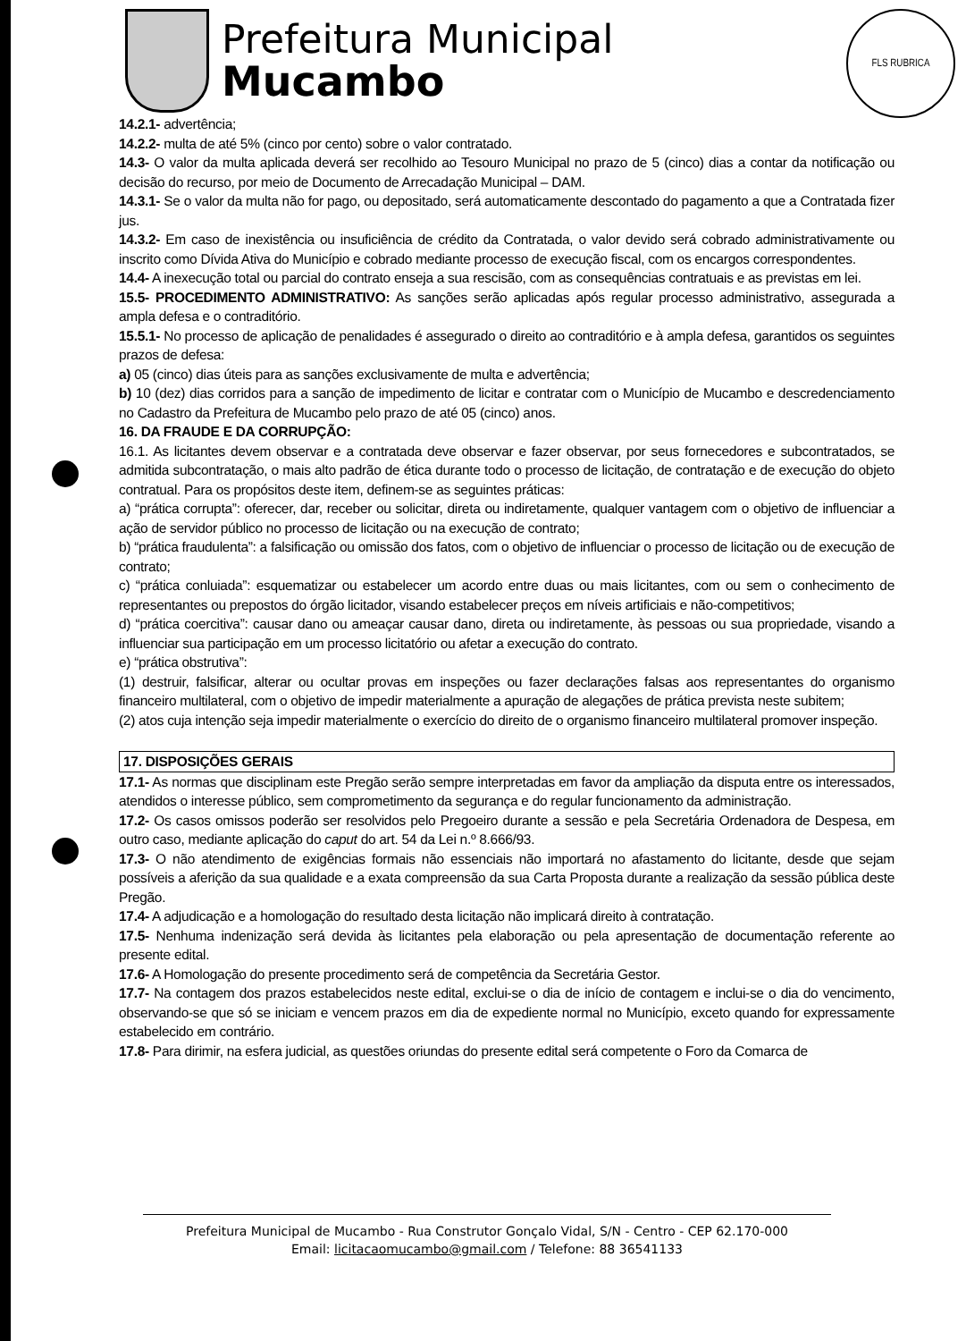Prefeitura Municipal
Mucambo
FLS RUBRICA
14.2.1- advertência;
14.2.2- multa de até 5% (cinco por cento) sobre o valor contratado.
14.3- O valor da multa aplicada deverá ser recolhido ao Tesouro Municipal no prazo de 5 (cinco) dias a contar da notificação ou decisão do recurso, por meio de Documento de Arrecadação Municipal – DAM.
14.3.1- Se o valor da multa não for pago, ou depositado, será automaticamente descontado do pagamento a que a Contratada fizer jus.
14.3.2- Em caso de inexistência ou insuficiência de crédito da Contratada, o valor devido será cobrado administrativamente ou inscrito como Dívida Ativa do Município e cobrado mediante processo de execução fiscal, com os encargos correspondentes.
14.4- A inexecução total ou parcial do contrato enseja a sua rescisão, com as consequências contratuais e as previstas em lei.
15.5- PROCEDIMENTO ADMINISTRATIVO: As sanções serão aplicadas após regular processo administrativo, assegurada a ampla defesa e o contraditório.
15.5.1- No processo de aplicação de penalidades é assegurado o direito ao contraditório e à ampla defesa, garantidos os seguintes prazos de defesa:
a) 05 (cinco) dias úteis para as sanções exclusivamente de multa e advertência;
b) 10 (dez) dias corridos para a sanção de impedimento de licitar e contratar com o Município de Mucambo e descredenciamento no Cadastro da Prefeitura de Mucambo pelo prazo de até 05 (cinco) anos.
16. DA FRAUDE E DA CORRUPÇÃO:
16.1. As licitantes devem observar e a contratada deve observar e fazer observar, por seus fornecedores e subcontratados, se admitida subcontratação, o mais alto padrão de ética durante todo o processo de licitação, de contratação e de execução do objeto contratual. Para os propósitos deste item, definem-se as seguintes práticas:
a) “prática corrupta”: oferecer, dar, receber ou solicitar, direta ou indiretamente, qualquer vantagem com o objetivo de influenciar a ação de servidor público no processo de licitação ou na execução de contrato;
b) “prática fraudulenta”: a falsificação ou omissão dos fatos, com o objetivo de influenciar o processo de licitação ou de execução de contrato;
c) “prática conluiada”: esquematizar ou estabelecer um acordo entre duas ou mais licitantes, com ou sem o conhecimento de representantes ou prepostos do órgão licitador, visando estabelecer preços em níveis artificiais e não-competitivos;
d) “prática coercitiva”: causar dano ou ameaçar causar dano, direta ou indiretamente, às pessoas ou sua propriedade, visando a influenciar sua participação em um processo licitatório ou afetar a execução do contrato.
e) “prática obstrutiva”:
(1) destruir, falsificar, alterar ou ocultar provas em inspeções ou fazer declarações falsas aos representantes do organismo financeiro multilateral, com o objetivo de impedir materialmente a apuração de alegações de prática prevista neste subitem;
(2) atos cuja intenção seja impedir materialmente o exercício do direito de o organismo financeiro multilateral promover inspeção.
17. DISPOSIÇÕES GERAIS
17.1- As normas que disciplinam este Pregão serão sempre interpretadas em favor da ampliação da disputa entre os interessados, atendidos o interesse público, sem comprometimento da segurança e do regular funcionamento da administração.
17.2- Os casos omissos poderão ser resolvidos pelo Pregoeiro durante a sessão e pela Secretária Ordenadora de Despesa, em outro caso, mediante aplicação do caput do art. 54 da Lei n.º 8.666/93.
17.3- O não atendimento de exigências formais não essenciais não importará no afastamento do licitante, desde que sejam possíveis a aferição da sua qualidade e a exata compreensão da sua Carta Proposta durante a realização da sessão pública deste Pregão.
17.4- A adjudicação e a homologação do resultado desta licitação não implicará direito à contratação.
17.5- Nenhuma indenização será devida às licitantes pela elaboração ou pela apresentação de documentação referente ao presente edital.
17.6- A Homologação do presente procedimento será de competência da Secretária Gestor.
17.7- Na contagem dos prazos estabelecidos neste edital, exclui-se o dia de início de contagem e inclui-se o dia do vencimento, observando-se que só se iniciam e vencem prazos em dia de expediente normal no Município, exceto quando for expressamente estabelecido em contrário.
17.8- Para dirimir, na esfera judicial, as questões oriundas do presente edital será competente o Foro da Comarca de
Prefeitura Municipal de Mucambo - Rua Construtor Gonçalo Vidal, S/N - Centro - CEP 62.170-000
Email: licitacaomucambo@gmail.com / Telefone: 88 36541133